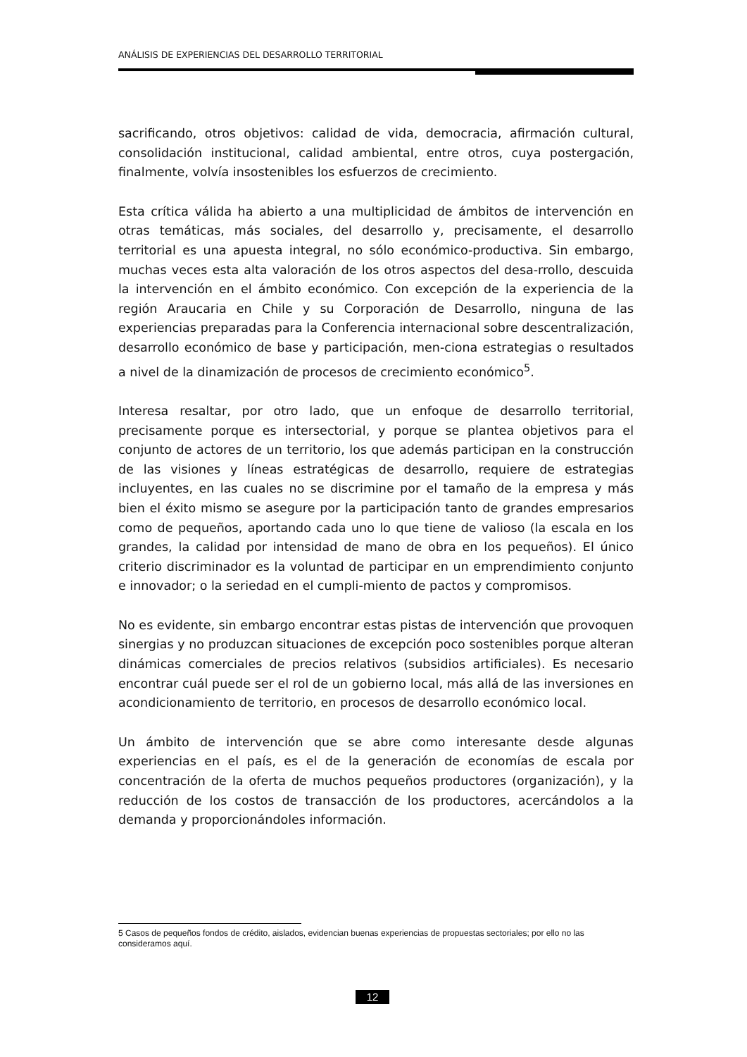ANÁLISIS DE EXPERIENCIAS DEL DESARROLLO TERRITORIAL
sacrificando, otros objetivos: calidad de vida, democracia, afirmación cultural, consolidación institucional, calidad ambiental, entre otros, cuya postergación, finalmente, volvía insostenibles los esfuerzos de crecimiento.
Esta crítica válida ha abierto a una multiplicidad de ámbitos de intervención en otras temáticas, más sociales, del desarrollo y, precisamente, el desarrollo territorial es una apuesta integral, no sólo económico-productiva. Sin embargo, muchas veces esta alta valoración de los otros aspectos del desa-rrollo, descuida la intervención en el ámbito económico. Con excepción de la experiencia de la región Araucaria en Chile y su Corporación de Desarrollo, ninguna de las experiencias preparadas para la Conferencia internacional sobre descentralización, desarrollo económico de base y participación, men-ciona estrategias o resultados a nivel de la dinamización de procesos de crecimiento económico<sup>5</sup>.
Interesa resaltar, por otro lado, que un enfoque de desarrollo territorial, precisamente porque es intersectorial, y porque se plantea objetivos para el conjunto de actores de un territorio, los que además participan en la construcción de las visiones y líneas estratégicas de desarrollo, requiere de estrategias incluyentes, en las cuales no se discrimine por el tamaño de la empresa y más bien el éxito mismo se asegure por la participación tanto de grandes empresarios como de pequeños, aportando cada uno lo que tiene de valioso (la escala en los grandes, la calidad por intensidad de mano de obra en los pequeños). El único criterio discriminador es la voluntad de participar en un emprendimiento conjunto e innovador; o la seriedad en el cumpli-miento de pactos y compromisos.
No es evidente, sin embargo encontrar estas pistas de intervención que provoquen sinergias y no produzcan situaciones de excepción poco sostenibles porque alteran dinámicas comerciales de precios relativos (subsidios artificiales). Es necesario encontrar cuál puede ser el rol de un gobierno local, más allá de las inversiones en acondicionamiento de territorio, en procesos de desarrollo económico local.
Un ámbito de intervención que se abre como interesante desde algunas experiencias en el país, es el de la generación de economías de escala por concentración de la oferta de muchos pequeños productores (organización), y la reducción de los costos de transacción de los productores, acercándolos a la demanda y proporcionándoles información.
5 Casos de pequeños fondos de crédito, aislados, evidencian buenas experiencias de propuestas sectoriales; por ello no las consideramos aquí.
12